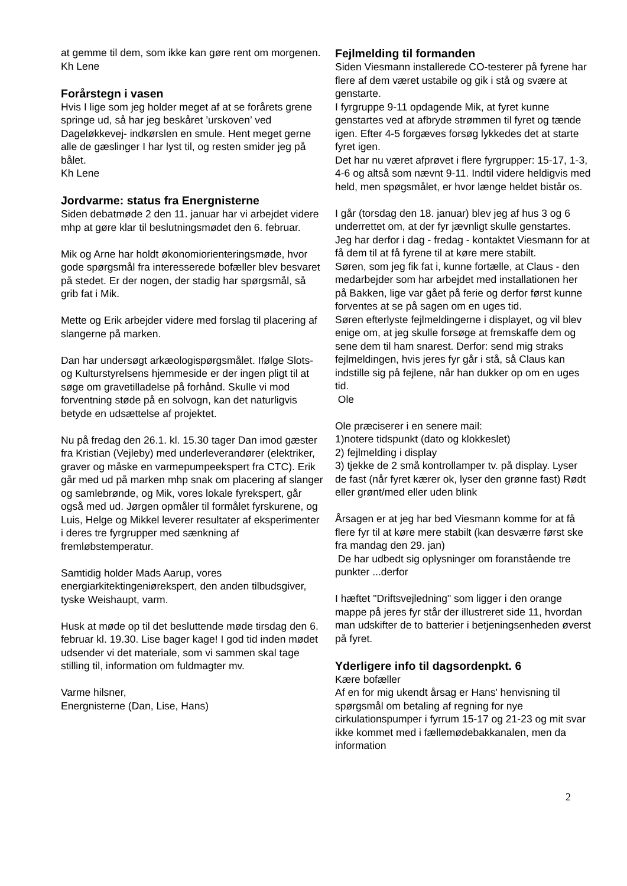at gemme til dem, som ikke kan gøre rent om morgenen. Kh Lene
Forårstegn i vasen
Hvis I lige som jeg holder meget af at se forårets grene springe ud, så har jeg beskåret ’urskoven’ ved Dageløkkevej- indkørslen en smule. Hent meget gerne alle de gæslinger I har lyst til, og resten smider jeg på bålet.
Kh Lene
Jordvarme: status fra Energnisterne
Siden debatmøde 2 den 11. januar har vi arbejdet videre mhp at gøre klar til beslutningsmødet den 6. februar.
Mik og Arne har holdt økonomiorienteringsmøde, hvor gode spørgsmål fra interesserede bofæller blev besvaret på stedet. Er der nogen, der stadig har spørgsmål, så grib fat i Mik.
Mette og Erik arbejder videre med forslag til placering af slangerne på marken.
Dan har undersøgt arkæologispørgsmålet. Ifølge Slots- og Kulturstyrelsens hjemmeside er der ingen pligt til at søge om gravetilladelse på forhånd. Skulle vi mod forventning støde på en solvogn, kan det naturligvis betyde en udsættelse af projektet.
Nu på fredag den 26.1. kl. 15.30 tager Dan imod gæster fra Kristian (Vejleby) med underleverandører (elektriker, graver og måske en varmepumpeekspert fra CTC). Erik går med ud på marken mhp snak om placering af slanger og samlebrønde, og Mik, vores lokale fyrekspert, går også med ud. Jørgen opmåler til formålet fyrskurene, og Luis, Helge og Mikkel leverer resultater af eksperimenter i deres tre fyrgrupper med sænkning af fremløbstemperatur.
Samtidig holder Mads Aarup, vores energiarkitektingeniørekspert, den anden tilbudsgiver, tyske Weishaupt, varm.
Husk at møde op til det besluttende møde tirsdag den 6. februar kl. 19.30. Lise bager kage! I god tid inden mødet udsender vi det materiale, som vi sammen skal tage stilling til, information om fuldmagter mv.
Varme hilsner,
Energnisterne (Dan, Lise, Hans)
Fejlmelding til formanden
Siden Viesmann installerede CO-testerer på fyrene har flere af dem været ustabile og gik i stå og svære at genstarte.
I fyrgruppe 9-11 opdagende Mik, at fyret kunne genstartes ved at afbryde strømmen til fyret og tænde igen. Efter 4-5 forgæves forsøg lykkedes det at starte fyret igen.
Det har nu været afprøvet i flere fyrgrupper: 15-17, 1-3, 4-6 og altså som nævnt 9-11. Indtil videre heldigvis med held, men spøgsmålet, er hvor længe heldet bistår os.
I går (torsdag den 18. januar) blev jeg af hus 3 og 6 underrettet om, at der fyr jævnligt skulle genstartes.
Jeg har derfor i dag - fredag - kontaktet Viesmann for at få dem til at få fyrene til at køre mere stabilt.
Søren, som jeg fik fat i, kunne fortælle, at Claus - den medarbejder som har arbejdet med installationen her på Bakken, lige var gået på ferie og derfor først kunne forventes at se på sagen om en uges tid.
Søren efterlyste fejlmeldingerne i displayet, og vil blev enige om, at jeg skulle forsøge at fremskaffe dem og sene dem til ham snarest. Derfor: send mig straks fejlmeldingen, hvis jeres fyr går i stå, så Claus kan indstille sig på fejlene, når han dukker op om en uges tid.
Ole
Ole præciserer i en senere mail:
1)notere tidspunkt (dato og klokkeslet)
2) fejlmelding i display
3) tjekke de 2 små kontrollamper tv. på display. Lyser de fast (når fyret kærer ok, lyser den grønne fast) Rødt eller grønt/med eller uden blink
Årsagen er at jeg har bed Viesmann komme for at få flere fyr til at køre mere stabilt (kan desværre først ske fra mandag den 29. jan)
De har udbedt sig oplysninger om foranstående tre punkter ...derfor
I hæftet "Driftsvejledning" som ligger i den orange mappe på jeres fyr står der illustreret side 11, hvordan man udskifter de to batterier i betjeningsenheden øverst på fyret.
Yderligere info til dagsordenpkt. 6
Kære bofæller
Af en for mig ukendt årsag er Hans' henvisning til spørgsmål om betaling af regning for nye cirkulationspumper i fyrrum 15-17 og 21-23 og mit svar ikke kommet med i fællemødebakkanalen, men da information
2